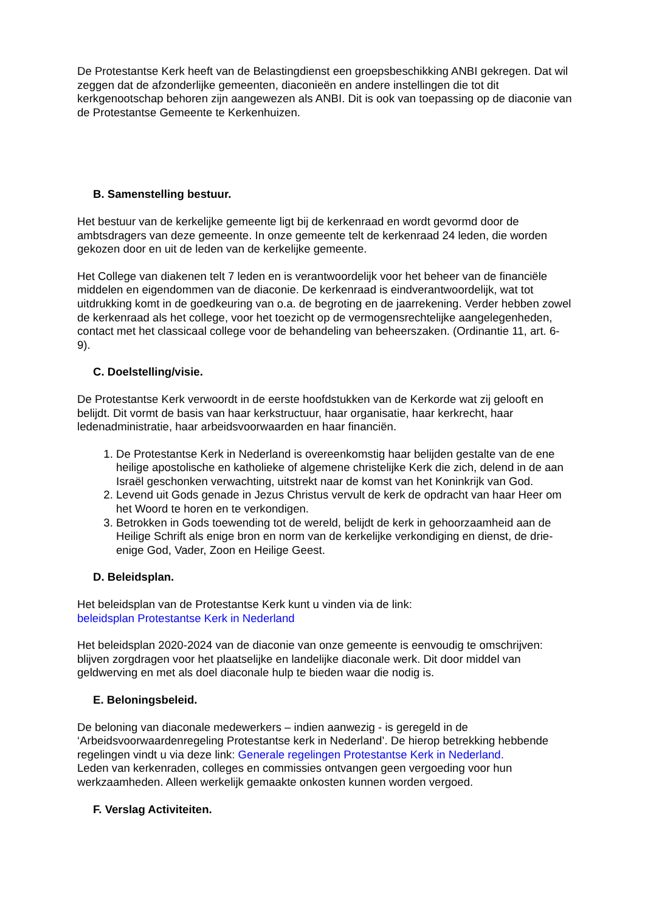De Protestantse Kerk heeft van de Belastingdienst een groepsbeschikking ANBI gekregen. Dat wil zeggen dat de afzonderlijke gemeenten, diaconieën en andere instellingen die tot dit kerkgenootschap behoren zijn aangewezen als ANBI. Dit is ook van toepassing op de diaconie van de Protestantse Gemeente te Kerkenhuizen.
B. Samenstelling bestuur.
Het bestuur van de kerkelijke gemeente ligt bij de kerkenraad en wordt gevormd door de ambtsdragers van deze gemeente. In onze gemeente telt de kerkenraad 24 leden, die worden gekozen door en uit de leden van de kerkelijke gemeente.
Het College van diakenen telt 7 leden en is verantwoordelijk voor het beheer van de financiële middelen en eigendommen van de diaconie. De kerkenraad is eindverantwoordelijk, wat tot uitdrukking komt in de goedkeuring van o.a. de begroting en de jaarrekening. Verder hebben zowel de kerkenraad als het college, voor het toezicht op de vermogensrechtelijke aangelegenheden, contact met het classicaal college voor de behandeling van beheerszaken. (Ordinantie 11, art. 6-9).
C. Doelstelling/visie.
De Protestantse Kerk verwoordt in de eerste hoofdstukken van de Kerkorde wat zij gelooft en belijdt. Dit vormt de basis van haar kerkstructuur, haar organisatie, haar kerkrecht, haar ledenadministratie, haar arbeidsvoorwaarden en haar financiën.
1. De Protestantse Kerk in Nederland is overeenkomstig haar belijden gestalte van de ene heilige apostolische en katholieke of algemene christelijke Kerk die zich, delend in de aan Israël geschonken verwachting, uitstrekt naar de komst van het Koninkrijk van God.
2. Levend uit Gods genade in Jezus Christus vervult de kerk de opdracht van haar Heer om het Woord te horen en te verkondigen.
3. Betrokken in Gods toewending tot de wereld, belijdt de kerk in gehoorzaamheid aan de Heilige Schrift als enige bron en norm van de kerkelijke verkondiging en dienst, de drie-enige God, Vader, Zoon en Heilige Geest.
D. Beleidsplan.
Het beleidsplan van de Protestantse Kerk kunt u vinden via de link:
beleidsplan Protestantse Kerk in Nederland
Het beleidsplan 2020-2024 van de diaconie van onze gemeente is eenvoudig te omschrijven: blijven zorgdragen voor het plaatselijke en landelijke diaconale werk. Dit door middel van geldwerving en met als doel diaconale hulp te bieden waar die nodig is.
E. Beloningsbeleid.
De beloning van diaconale medewerkers – indien aanwezig - is geregeld in de ‘Arbeidsvoorwaardenregeling Protestantse kerk in Nederland’. De hierop betrekking hebbende regelingen vindt u via deze link: Generale regelingen Protestantse Kerk in Nederland.
Leden van kerkenraden, colleges en commissies ontvangen geen vergoeding voor hun werkzaamheden. Alleen werkelijk gemaakte onkosten kunnen worden vergoed.
F. Verslag Activiteiten.